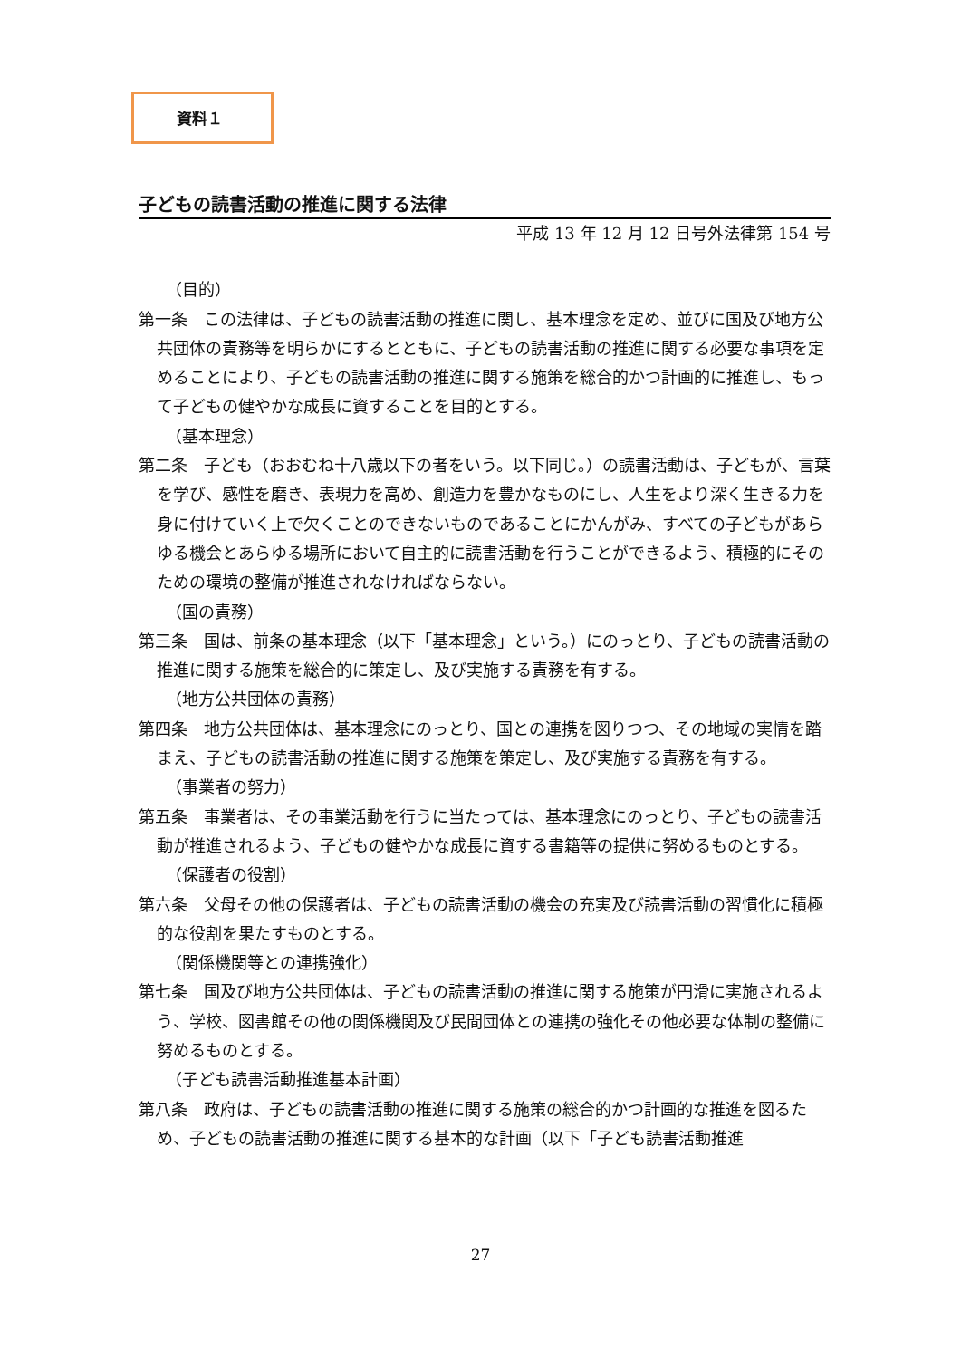資料１
子どもの読書活動の推進に関する法律
平成 13 年 12 月 12 日号外法律第 154 号
（目的）
第一条　この法律は、子どもの読書活動の推進に関し、基本理念を定め、並びに国及び地方公共団体の責務等を明らかにするとともに、子どもの読書活動の推進に関する必要な事項を定めることにより、子どもの読書活動の推進に関する施策を総合的かつ計画的に推進し、もって子どもの健やかな成長に資することを目的とする。
（基本理念）
第二条　子ども（おおむね十八歳以下の者をいう。以下同じ。）の読書活動は、子どもが、言葉を学び、感性を磨き、表現力を高め、創造力を豊かなものにし、人生をより深く生きる力を身に付けていく上で欠くことのできないものであることにかんがみ、すべての子どもがあらゆる機会とあらゆる場所において自主的に読書活動を行うことができるよう、積極的にそのための環境の整備が推進されなければならない。
（国の責務）
第三条　国は、前条の基本理念（以下「基本理念」という。）にのっとり、子どもの読書活動の推進に関する施策を総合的に策定し、及び実施する責務を有する。
（地方公共団体の責務）
第四条　地方公共団体は、基本理念にのっとり、国との連携を図りつつ、その地域の実情を踏まえ、子どもの読書活動の推進に関する施策を策定し、及び実施する責務を有する。
（事業者の努力）
第五条　事業者は、その事業活動を行うに当たっては、基本理念にのっとり、子どもの読書活動が推進されるよう、子どもの健やかな成長に資する書籍等の提供に努めるものとする。
（保護者の役割）
第六条　父母その他の保護者は、子どもの読書活動の機会の充実及び読書活動の習慣化に積極的な役割を果たすものとする。
（関係機関等との連携強化）
第七条　国及び地方公共団体は、子どもの読書活動の推進に関する施策が円滑に実施されるよう、学校、図書館その他の関係機関及び民間団体との連携の強化その他必要な体制の整備に努めるものとする。
（子ども読書活動推進基本計画）
第八条　政府は、子どもの読書活動の推進に関する施策の総合的かつ計画的な推進を図るため、子どもの読書活動の推進に関する基本的な計画（以下「子ども読書活動推進
27